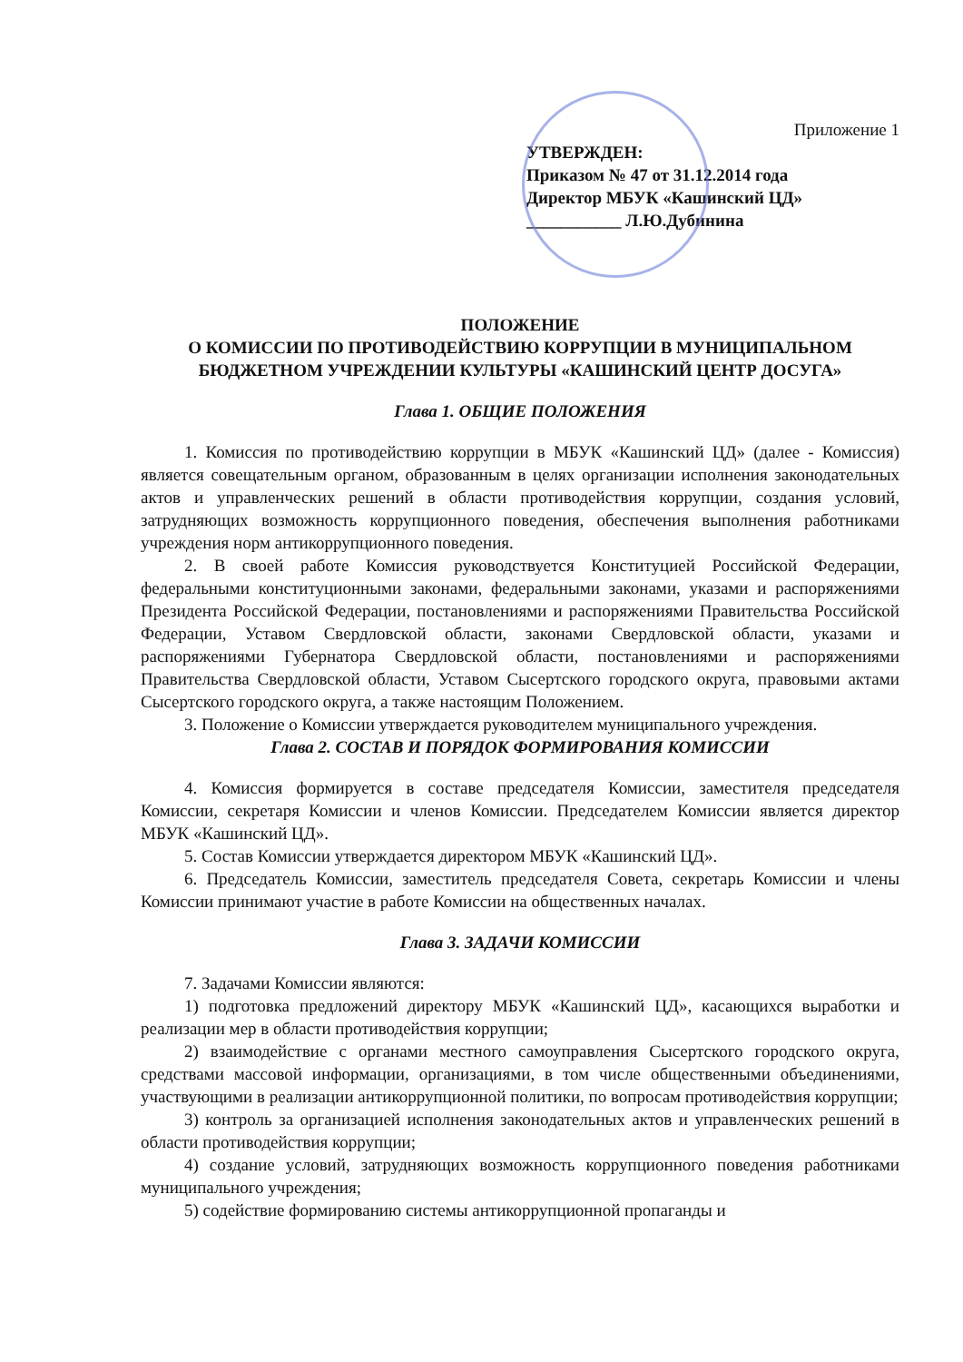Приложение 1
УТВЕРЖДЕН:
Приказом № 47 от 31.12.2014 года
Директор МБУК «Кашинский ЦД»
___________ Л.Ю.Дубинина
ПОЛОЖЕНИЕ
О КОМИССИИ ПО ПРОТИВОДЕЙСТВИЮ КОРРУПЦИИ В МУНИЦИПАЛЬНОМ БЮДЖЕТНОМ УЧРЕЖДЕНИИ КУЛЬТУРЫ «КАШИНСКИЙ ЦЕНТР ДОСУГА»
Глава 1. ОБЩИЕ ПОЛОЖЕНИЯ
1. Комиссия по противодействию коррупции в МБУК «Кашинский ЦД» (далее - Комиссия) является совещательным органом, образованным в целях организации исполнения законодательных актов и управленческих решений в области противодействия коррупции, создания условий, затрудняющих возможность коррупционного поведения, обеспечения выполнения работниками учреждения норм антикоррупционного поведения.
2. В своей работе Комиссия руководствуется Конституцией Российской Федерации, федеральными конституционными законами, федеральными законами, указами и распоряжениями Президента Российской Федерации, постановлениями и распоряжениями Правительства Российской Федерации, Уставом Свердловской области, законами Свердловской области, указами и распоряжениями Губернатора Свердловской области, постановлениями и распоряжениями Правительства Свердловской области, Уставом Сысертского городского округа, правовыми актами Сысертского городского округа, а также настоящим Положением.
3. Положение о Комиссии утверждается руководителем муниципального учреждения.
Глава 2. СОСТАВ И ПОРЯДОК ФОРМИРОВАНИЯ КОМИССИИ
4. Комиссия формируется в составе председателя Комиссии, заместителя председателя Комиссии, секретаря Комиссии и членов Комиссии. Председателем Комиссии является директор МБУК «Кашинский ЦД».
5. Состав Комиссии утверждается директором МБУК «Кашинский ЦД».
6. Председатель Комиссии, заместитель председателя Совета, секретарь Комиссии и члены Комиссии принимают участие в работе Комиссии на общественных началах.
Глава 3. ЗАДАЧИ КОМИССИИ
7. Задачами Комиссии являются:
1) подготовка предложений директору МБУК «Кашинский ЦД», касающихся выработки и реализации мер в области противодействия коррупции;
2) взаимодействие с органами местного самоуправления Сысертского городского округа, средствами массовой информации, организациями, в том числе общественными объединениями, участвующими в реализации антикоррупционной политики, по вопросам противодействия коррупции;
3) контроль за организацией исполнения законодательных актов и управленческих решений в области противодействия коррупции;
4) создание условий, затрудняющих возможность коррупционного поведения работниками муниципального учреждения;
5) содействие формированию системы антикоррупционной пропаганды и